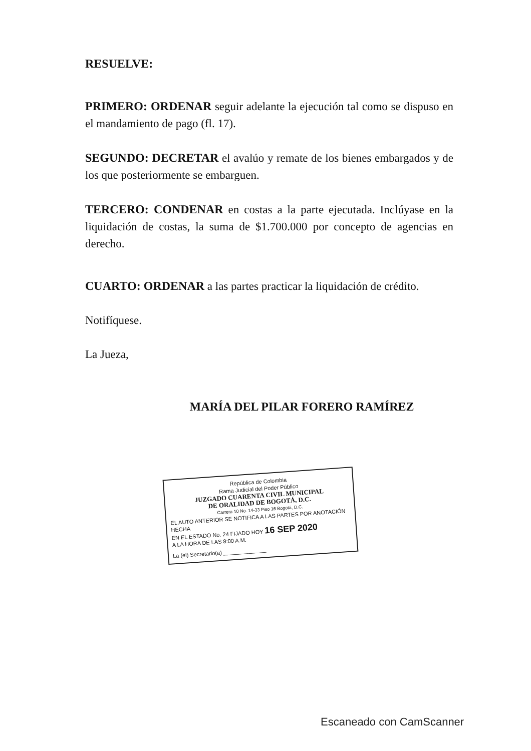RESUELVE:
PRIMERO: ORDENAR seguir adelante la ejecución tal como se dispuso en el mandamiento de pago (fl. 17).
SEGUNDO: DECRETAR el avalúo y remate de los bienes embargados y de los que posteriormente se embarguen.
TERCERO: CONDENAR en costas a la parte ejecutada. Inclúyase en la liquidación de costas, la suma de $1.700.000 por concepto de agencias en derecho.
CUARTO: ORDENAR a las partes practicar la liquidación de crédito.
Notifíquese.
La Jueza,
MARÍA DEL PILAR FORERO RAMÍREZ
República de Colombia
Rama Judicial del Poder Público
JUZGADO CUARENTA CIVIL MUNICIPAL
DE ORALIDAD DE BOGOTÁ, D.C.
Carrera 10 No. 14-33 Piso 16 Bogotá, D.C.
EL AUTO ANTERIOR SE NOTIFICA A LAS PARTES POR ANOTACIÓN HECHA
EN EL ESTADO No. 24 FIJADO HOY 16 SEP 2020
A LA HORA DE LAS 8:00 A.M.
La (el) Secretario(a) ______________
Escaneado con CamScanner